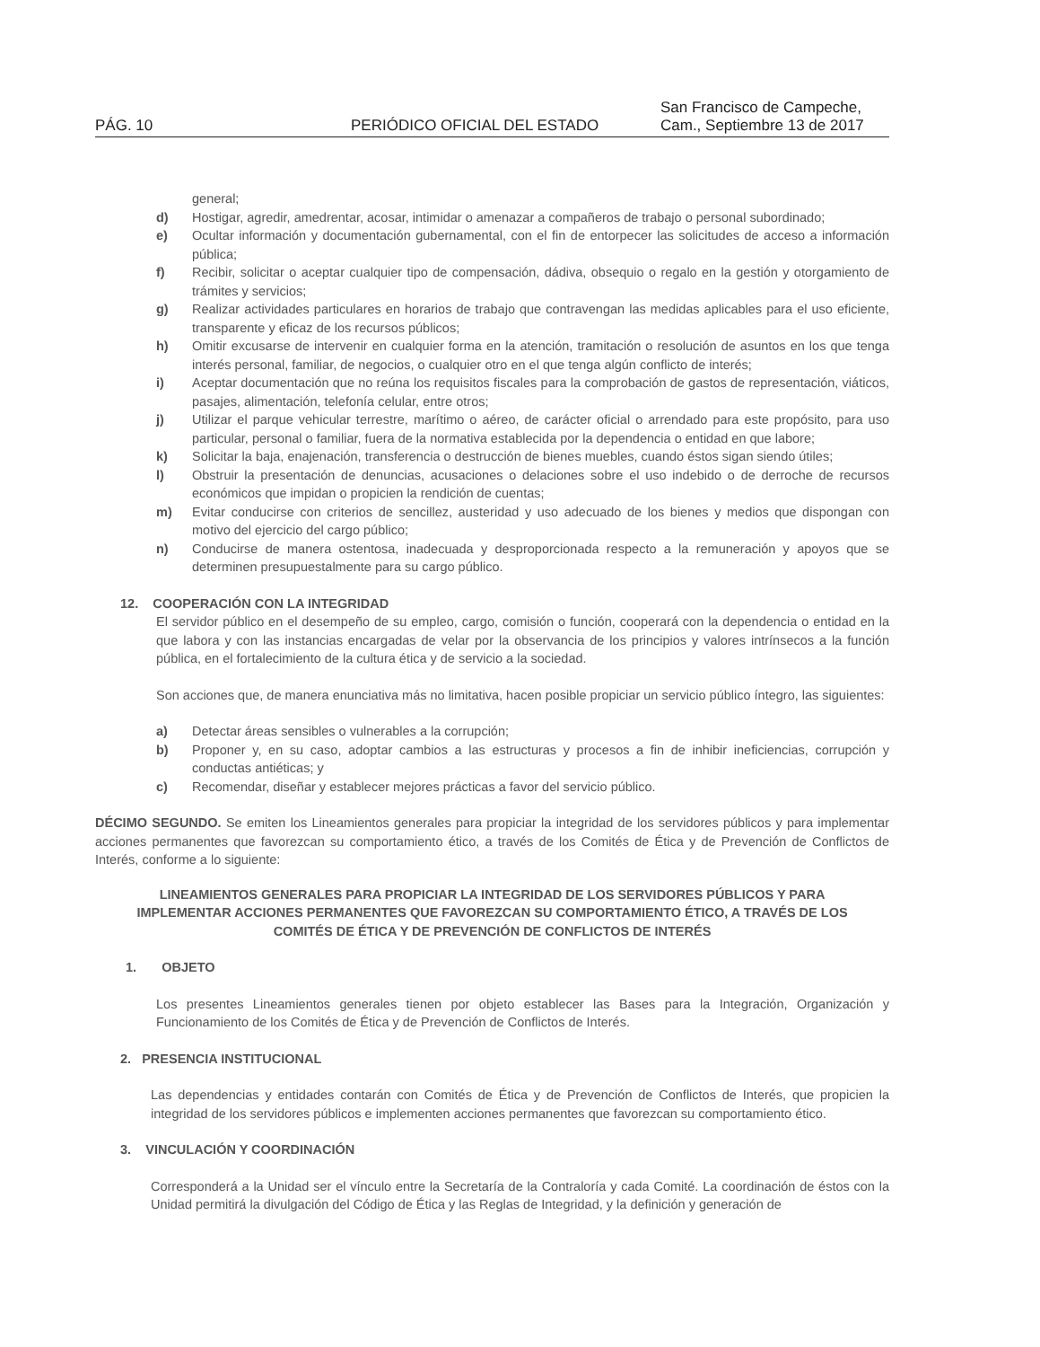PÁG. 10
PERIÓDICO OFICIAL DEL ESTADO
San Francisco de Campeche,
Cam., Septiembre 13 de 2017
general;
d) Hostigar, agredir, amedrentar, acosar, intimidar o amenazar a compañeros de trabajo o personal subordinado;
e) Ocultar información y documentación gubernamental, con el fin de entorpecer las solicitudes de acceso a información pública;
f) Recibir, solicitar o aceptar cualquier tipo de compensación, dádiva, obsequio o regalo en la gestión y otorgamiento de trámites y servicios;
g) Realizar actividades particulares en horarios de trabajo que contravengan las medidas aplicables para el uso eficiente, transparente y eficaz de los recursos públicos;
h) Omitir excusarse de intervenir en cualquier forma en la atención, tramitación o resolución de asuntos en los que tenga interés personal, familiar, de negocios, o cualquier otro en el que tenga algún conflicto de interés;
i) Aceptar documentación que no reúna los requisitos fiscales para la comprobación de gastos de representación, viáticos, pasajes, alimentación, telefonía celular, entre otros;
j) Utilizar el parque vehicular terrestre, marítimo o aéreo, de carácter oficial o arrendado para este propósito, para uso particular, personal o familiar, fuera de la normativa establecida por la dependencia o entidad en que labore;
k) Solicitar la baja, enajenación, transferencia o destrucción de bienes muebles, cuando éstos sigan siendo útiles;
l) Obstruir la presentación de denuncias, acusaciones o delaciones sobre el uso indebido o de derroche de recursos económicos que impidan o propicien la rendición de cuentas;
m) Evitar conducirse con criterios de sencillez, austeridad y uso adecuado de los bienes y medios que dispongan con motivo del ejercicio del cargo público;
n) Conducirse de manera ostentosa, inadecuada y desproporcionada respecto a la remuneración y apoyos que se determinen presupuestalmente para su cargo público.
12. COOPERACIÓN CON LA INTEGRIDAD
El servidor público en el desempeño de su empleo, cargo, comisión o función, cooperará con la dependencia o entidad en la que labora y con las instancias encargadas de velar por la observancia de los principios y valores intrínsecos a la función pública, en el fortalecimiento de la cultura ética y de servicio a la sociedad.
Son acciones que, de manera enunciativa más no limitativa, hacen posible propiciar un servicio público íntegro, las siguientes:
a) Detectar áreas sensibles o vulnerables a la corrupción;
b) Proponer y, en su caso, adoptar cambios a las estructuras y procesos a fin de inhibir ineficiencias, corrupción y conductas antiéticas; y
c) Recomendar, diseñar y establecer mejores prácticas a favor del servicio público.
DÉCIMO SEGUNDO. Se emiten los Lineamientos generales para propiciar la integridad de los servidores públicos y para implementar acciones permanentes que favorezcan su comportamiento ético, a través de los Comités de Ética y de Prevención de Conflictos de Interés, conforme a lo siguiente:
LINEAMIENTOS GENERALES PARA PROPICIAR LA INTEGRIDAD DE LOS SERVIDORES PÚBLICOS Y PARA IMPLEMENTAR ACCIONES PERMANENTES QUE FAVOREZCAN SU COMPORTAMIENTO ÉTICO, A TRAVÉS DE LOS COMITÉS DE ÉTICA Y DE PREVENCIÓN DE CONFLICTOS DE INTERÉS
1. OBJETO
Los presentes Lineamientos generales tienen por objeto establecer las Bases para la Integración, Organización y Funcionamiento de los Comités de Ética y de Prevención de Conflictos de Interés.
2. PRESENCIA INSTITUCIONAL
Las dependencias y entidades contarán con Comités de Ética y de Prevención de Conflictos de Interés, que propicien la integridad de los servidores públicos e implementen acciones permanentes que favorezcan su comportamiento ético.
3. VINCULACIÓN Y COORDINACIÓN
Corresponderá a la Unidad ser el vínculo entre la Secretaría de la Contraloría y cada Comité. La coordinación de éstos con la Unidad permitirá la divulgación del Código de Ética y las Reglas de Integridad, y la definición y generación de